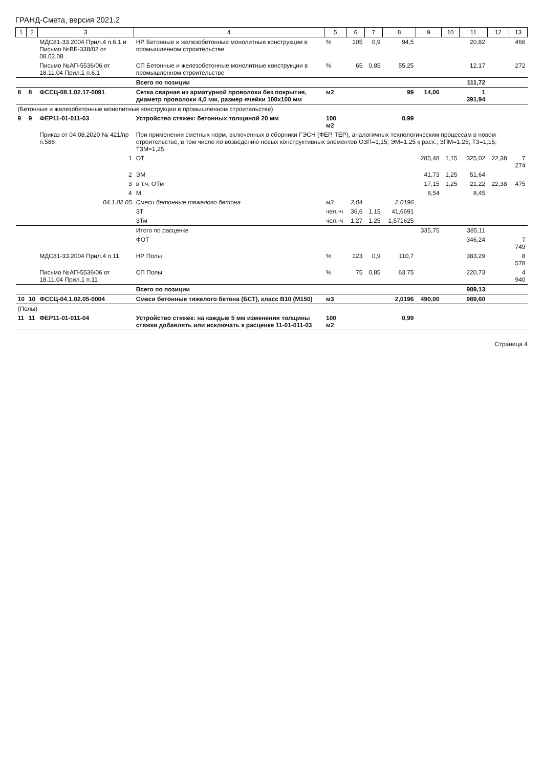ГРАНД-Смета, версия 2021.2
| 1 | 2 | 3 | 4 | 5 | 6 | 7 | 8 | 9 | 10 | 11 | 12 | 13 |
| --- | --- | --- | --- | --- | --- | --- | --- | --- | --- | --- | --- | --- |
| | | МДС81-33.2004 Прил.4 п.6.1 и Письмо №ВБ-338/02 от 08.02.08 | НР Бетонные и железобетонные монолитные конструкции в промышленном строительстве | % | 105 | 0,9 | 94,5 | | | 20,82 | | 466 |
| | | Письмо №АП-5536/06 от 18.11.04 Прил.1 п.6.1 | СП Бетонные и железобетонные монолитные конструкции в промышленном строительстве | % | 65 | 0,85 | 55,25 | | | 12,17 | | 272 |
| | | | Всего по позиции | | | | | | | 111,72 | | |
| 8 | 8 | ФССЦ-08.1.02.17-0091 | Сетка сварная из арматурной проволоки без покрытия, диаметр проволоки 4,0 мм, размер ячейки 100х100 мм | м2 | | | 99 | 14,06 | | 1 391,94 | | |
| (Бетонные и железобетонные монолитные конструкции в промышленном строительстве) | | | | | | | | | | | | |
| 9 | 9 | ФЕР11-01-011-03 | Устройство стяжек: бетонных толщиной 20 мм | 100 м2 | | | 0,99 | | | | | |
| | | Приказ от 04.08.2020 № 421/пр п.586 | При применении сметных норм, включенных в сборники ГЭСН (ФЕР, ТЕР), аналогичных технологическим процессам в новом строительстве, в том числе по возведению новых конструктивных элементов ОЗП=1,15; ЭМ=1,25 к расх.; ЗПМ=1,25; ТЗ=1,15; ТЗМ=1,25 | | | | | | | | | |
| | | 1 | ОТ | | | | | 285,48 | 1,15 | 325,02 | 22,38 | 7 274 |
| | | 2 | ЭМ | | | | | 41,73 | 1,25 | 51,64 | | |
| | | 3 | в т.ч. ОТм | | | | | 17,15 | 1,25 | 21,22 | 22,38 | 475 |
| | | 4 | М | | | | | 8,54 | | 8,45 | | |
| | | 04.1.02.05 | Смеси бетонные тяжелого бетона | м3 | 2,04 | | 2,0196 | | | | | |
| | | | ЗТ | чел.-ч | 36,6 | 1,15 | 41,6691 | | | | | |
| | | | ЗТм | чел.-ч | 1,27 | 1,25 | 1,571625 | | | | | |
| | | | Итого по расценке | | | | | 335,75 | | 385,11 | | |
| | | | ФОТ | | | | | | | 346,24 | | 7 749 |
| | | МДС81-33.2004 Прил.4 п.11 | НР Полы | % | 123 | 0,9 | 110,7 | | | 383,29 | | 8 578 |
| | | Письмо №АП-5536/06 от 18.11.04 Прил.1 п.11 | СП Полы | % | 75 | 0,85 | 63,75 | | | 220,73 | | 4 940 |
| | | | Всего по позиции | | | | | | | 989,13 | | |
| 10 | 10 | ФССЦ-04.1.02.05-0004 | Смеси бетонные тяжелого бетона (БСТ), класс В10 (М150) | м3 | | | 2,0196 | 490,00 | | 989,60 | | |
| (Полы) | | | | | | | | | | | | |
| 11 | 11 | ФЕР11-01-011-04 | Устройство стяжек: на каждые 5 мм изменения толщины стяжки добавлять или исключать к расценке 11-01-011-03 | 100 м2 | | | 0,99 | | | | | |
Страница 4